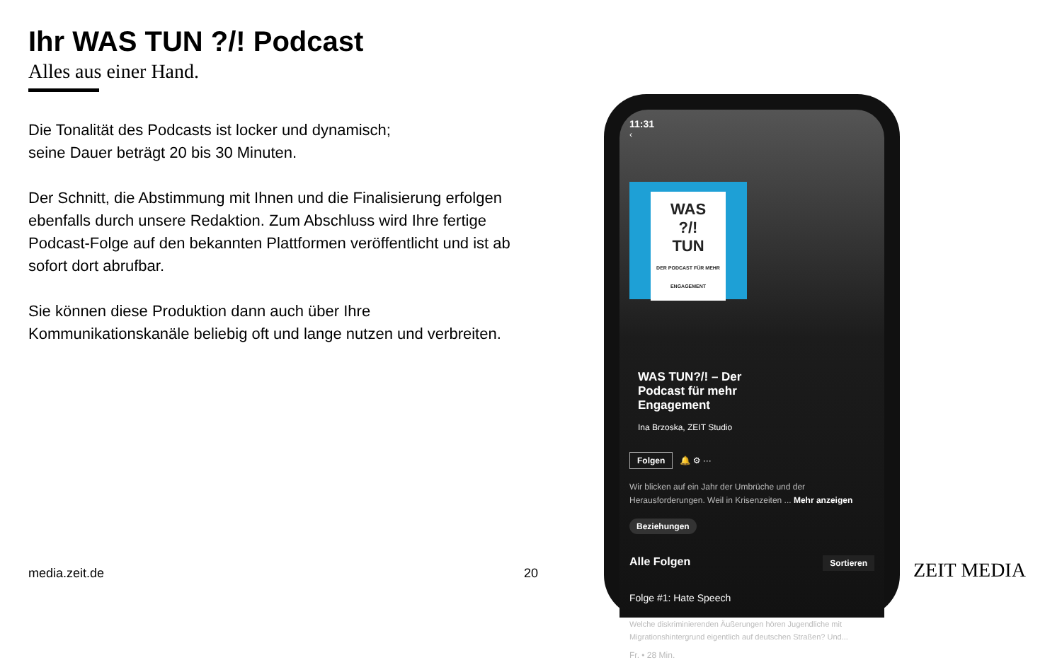Ihr WAS TUN ?/! Podcast
Alles aus einer Hand.
Die Tonalität des Podcasts ist locker und dynamisch;
seine Dauer beträgt 20 bis 30 Minuten.
Der Schnitt, die Abstimmung mit Ihnen und die Finalisierung erfolgen ebenfalls durch unsere Redaktion. Zum Abschluss wird Ihre fertige Podcast-Folge auf den bekannten Plattformen veröffentlicht und ist ab sofort dort abrufbar.
Sie können diese Produktion dann auch über Ihre Kommunikationskanäle beliebig oft und lange nutzen und verbreiten.
media.zeit.de 20
11:31
‹
WAS
?/!
TUN
DER PODCAST FÜR MEHR ENGAGEMENT
WAS TUN?/! – Der Podcast für mehr Engagement
Ina Brzoska, ZEIT Studio
Folgen 🔔 ⚙ ···
Wir blicken auf ein Jahr der Umbrüche und der Herausforderungen. Weil in Krisenzeiten ... Mehr anzeigen
Beziehungen
Alle Folgen Sortieren
Folge #1: Hate Speech
Welche diskriminierenden Äußerungen hören Jugendliche mit Migrationshintergrund eigentlich auf deutschen Straßen? Und...
Fr. • 28 Min.
ZEIT MEDIA